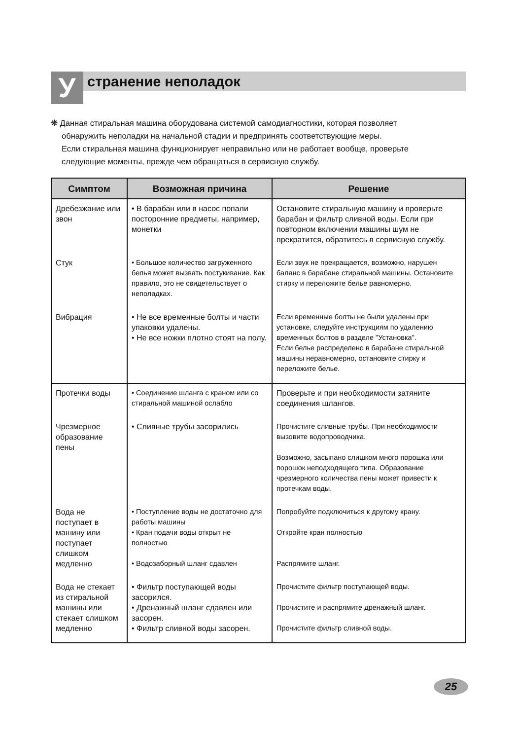У
странение неполадок
❋ Данная стиральная машина оборудована системой самодиагностики, которая позволяет
обнаружить неполадки на начальной стадии и предпринять соответствующие меры.
Если стиральная машина функционирует неправильно или не работает вообще, проверьте
следующие моменты, прежде чем обращаться в сервисную службу.
| Симптом | Возможная причина | Решение |
| --- | --- | --- |
| Дребезжание или звон | • В барабан или в насос попали посторонние предметы, например, монетки | Остановите стиральную машину и проверьте барабан и фильтр сливной воды. Если при повторном включении машины шум не прекратится, обратитесь в сервисную службу. |
| Стук | • Большое количество загруженного белья может вызвать постукивание. Как правило, это не свидетельствует о неполадках. | Если звук не прекращается, возможно, нарушен баланс в барабане стиральной машины. Остановите стирку и переложите белье равномерно. |
| Вибрация | • Не все временные болты и части упаковки удалены. • Не все ножки плотно стоят на полу. | Если временные болты не были удалены при установке, следуйте инструкциям по удалению временных болтов в разделе "Установка". Если белье распределено в барабане стиральной машины неравномерно, остановите стирку и переложите белье. |
| Протечки воды | • Соединение шланга с краном или со стиральной машиной ослабло | Проверьте и при необходимости затяните соединения шлангов. |
| Чрезмерное образование пены | • Сливные трубы засорились | Прочистите сливные трубы. При необходимости вызовите водопроводчика. Возможно, засыпано слишком много порошка или порошок неподходящего типа. Образование чрезмерного количества пены может привести к протечкам воды. |
| Вода не поступает в машину или поступает слишком медленно | • Поступление воды не достаточно для работы машины • Кран подачи воды открыт не полностью • Водозаборный шланг сдавлен | Попробуйте подключиться к другому крану. Откройте кран полностью Распрямите шланг. |
| Вода не стекает из стиральной машины или стекает слишком медленно | • Фильтр поступающей воды засорился. • Дренажный шланг сдавлен или засорен. • Фильтр сливной воды засорен. | Прочистите фильтр поступающей воды. Прочистите и распрямите дренажный шланг. Прочистите фильтр сливной воды. |
25